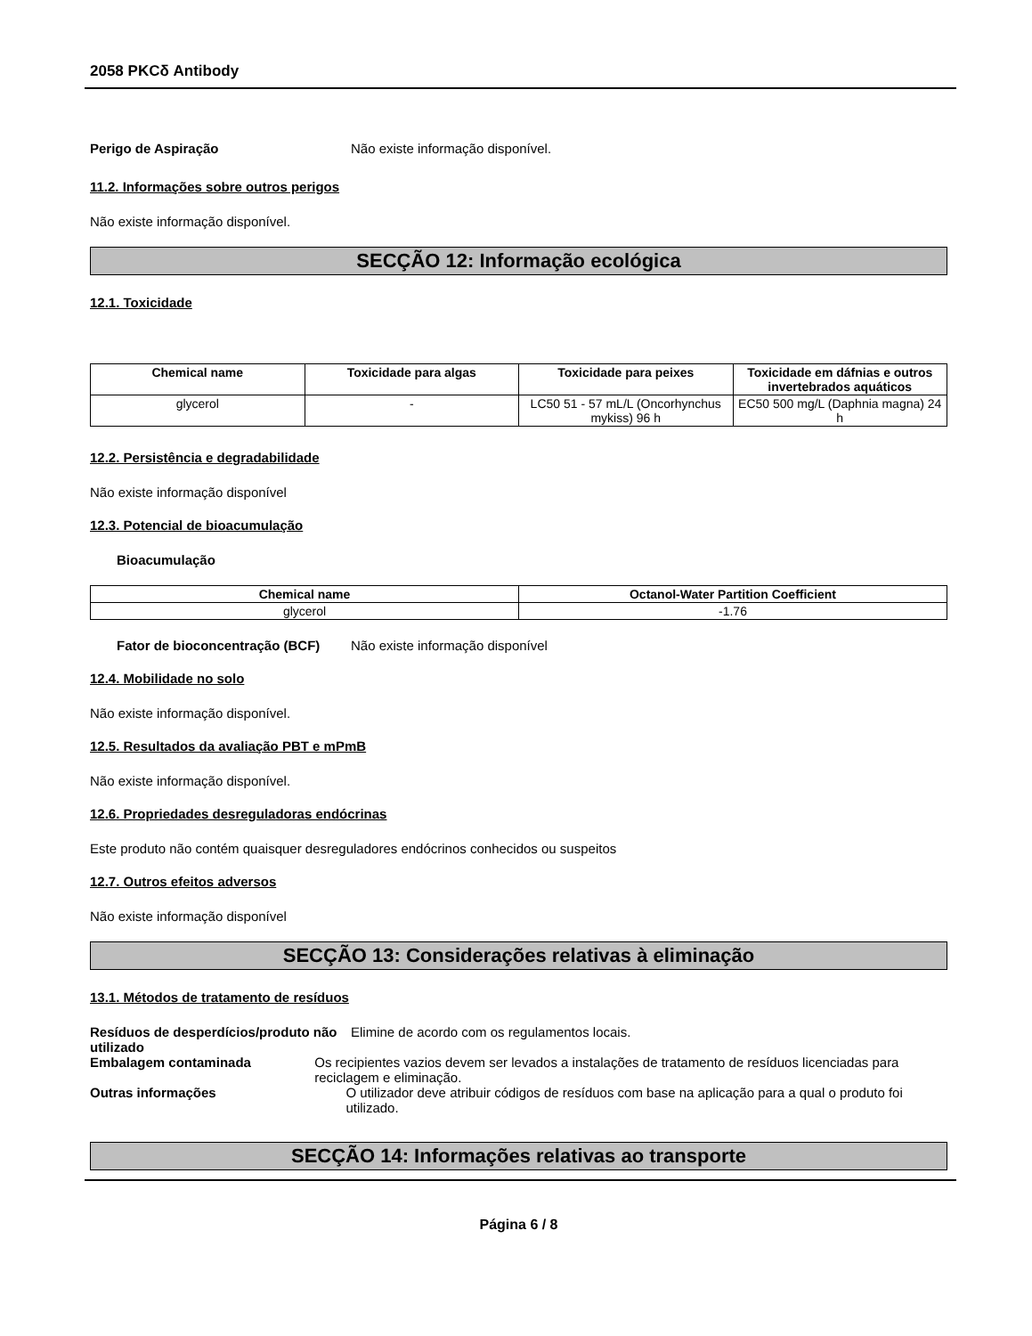2058 PKCδ Antibody
Perigo de Aspiração Não existe informação disponível.
11.2. Informações sobre outros perigos
Não existe informação disponível.
SECÇÃO 12: Informação ecológica
12.1. Toxicidade
| Chemical name | Toxicidade para algas | Toxicidade para peixes | Toxicidade em dáfnias e outros invertebrados aquáticos |
| --- | --- | --- | --- |
| glycerol | - | LC50 51 - 57 mL/L (Oncorhynchus mykiss) 96 h | EC50 500 mg/L (Daphnia magna) 24 h |
12.2. Persistência e degradabilidade
Não existe informação disponível
12.3. Potencial de bioacumulação
Bioacumulação
| Chemical name | Octanol-Water Partition Coefficient |
| --- | --- |
| glycerol | -1.76 |
Fator de bioconcentração (BCF)
Não existe informação disponível
12.4. Mobilidade no solo
Não existe informação disponível.
12.5. Resultados da avaliação PBT e mPmB
Não existe informação disponível.
12.6. Propriedades desreguladoras endócrinas
Este produto não contém quaisquer desreguladores endócrinos conhecidos ou suspeitos
12.7. Outros efeitos adversos
Não existe informação disponível
SECÇÃO 13: Considerações relativas à eliminação
13.1. Métodos de tratamento de resíduos
Resíduos de desperdícios/produto não utilizado
Elimine de acordo com os regulamentos locais.
Embalagem contaminada Os recipientes vazios devem ser levados a instalações de tratamento de resíduos licenciadas para reciclagem e eliminação.
Outras informações O utilizador deve atribuir códigos de resíduos com base na aplicação para a qual o produto foi utilizado.
SECÇÃO 14: Informações relativas ao transporte
Página 6 / 8